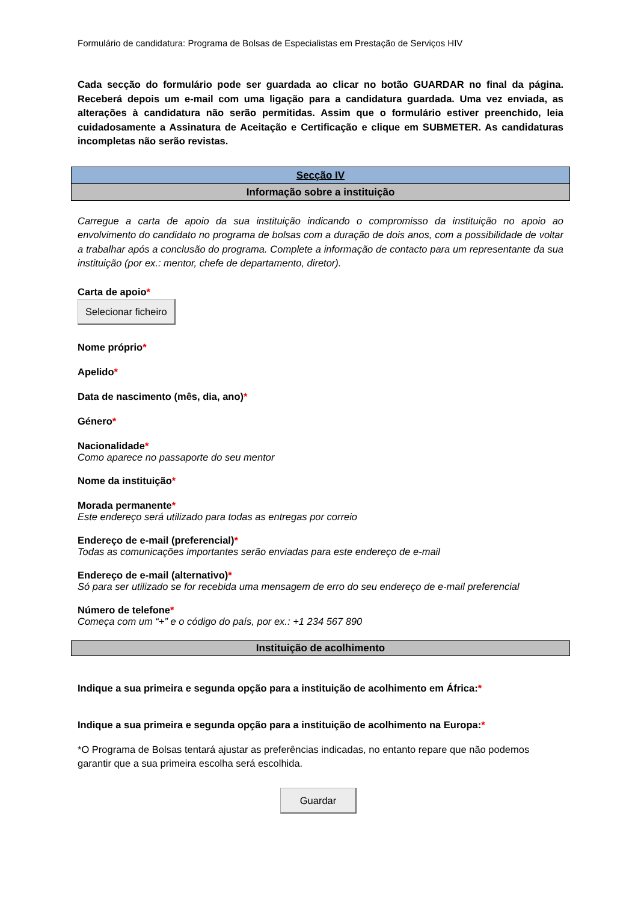Formulário de candidatura: Programa de Bolsas de Especialistas em Prestação de Serviços HIV
Cada secção do formulário pode ser guardada ao clicar no botão GUARDAR no final da página. Receberá depois um e-mail com uma ligação para a candidatura guardada. Uma vez enviada, as alterações à candidatura não serão permitidas. Assim que o formulário estiver preenchido, leia cuidadosamente a Assinatura de Aceitação e Certificação e clique em SUBMETER. As candidaturas incompletas não serão revistas.
Secção IV
Informação sobre a instituição
Carregue a carta de apoio da sua instituição indicando o compromisso da instituição no apoio ao envolvimento do candidato no programa de bolsas com a duração de dois anos, com a possibilidade de voltar a trabalhar após a conclusão do programa. Complete a informação de contacto para um representante da sua instituição (por ex.: mentor, chefe de departamento, diretor).
Carta de apoio*
Selecionar ficheiro
Nome próprio*
Apelido*
Data de nascimento (mês, dia, ano)*
Género*
Nacionalidade*
Como aparece no passaporte do seu mentor
Nome da instituição*
Morada permanente*
Este endereço será utilizado para todas as entregas por correio
Endereço de e-mail (preferencial)*
Todas as comunicações importantes serão enviadas para este endereço de e-mail
Endereço de e-mail (alternativo)*
Só para ser utilizado se for recebida uma mensagem de erro do seu endereço de e-mail preferencial
Número de telefone*
Começa com um “+” e o código do país, por ex.: +1 234 567 890
Instituição de acolhimento
Indique a sua primeira e segunda opção para a instituição de acolhimento em África:*
Indique a sua primeira e segunda opção para a instituição de acolhimento na Europa:*
*O Programa de Bolsas tentará ajustar as preferências indicadas, no entanto repare que não podemos garantir que a sua primeira escolha será escolhida.
Guardar